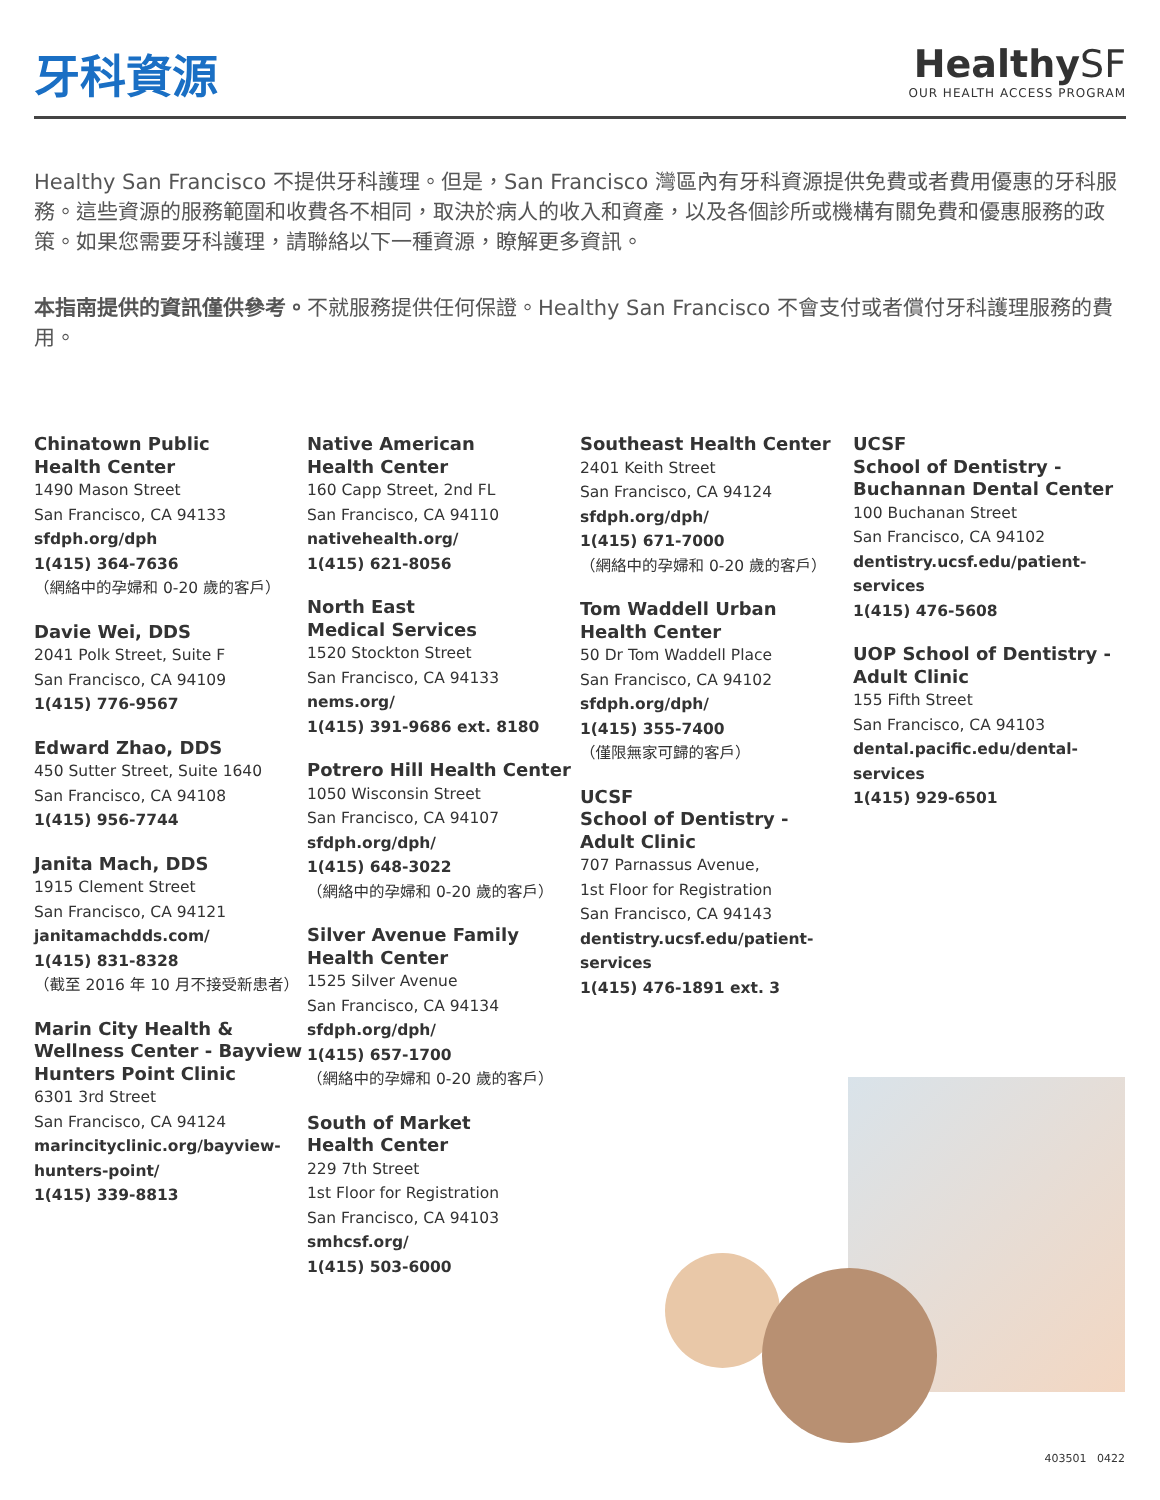牙科資源
Healthy SF
OUR HEALTH ACCESS PROGRAM
Healthy San Francisco 不提供牙科護理。但是，San Francisco 灣區內有牙科資源提供免費或者費用優惠的牙科服務。這些資源的服務範圍和收費各不相同，取決於病人的收入和資產，以及各個診所或機構有關免費和優惠服務的政策。如果您需要牙科護理，請聯絡以下一種資源，瞭解更多資訊。
本指南提供的資訊僅供參考。不就服務提供任何保證。Healthy San Francisco 不會支付或者償付牙科護理服務的費用。
Chinatown Public
Health Center
1490 Mason Street
San Francisco, CA 94133
sfdph.org/dph
1(415) 364-7636
（網絡中的孕婦和 0-20 歲的客戶）
Davie Wei, DDS
2041 Polk Street, Suite F
San Francisco, CA 94109
1(415) 776-9567
Edward Zhao, DDS
450 Sutter Street, Suite 1640
San Francisco, CA 94108
1(415) 956-7744
Janita Mach, DDS
1915 Clement Street
San Francisco, CA 94121
janitamachdds.com/
1(415) 831-8328
（截至 2016 年 10 月不接受新患者）
Marin City Health & Wellness Center - Bayview Hunters Point Clinic
6301 3rd Street
San Francisco, CA 94124
marincityclinic.org/bayview-hunters-point/
1(415) 339-8813
Native American
Health Center
160 Capp Street, 2nd FL
San Francisco, CA 94110
nativehealth.org/
1(415) 621-8056
North East
Medical Services
1520 Stockton Street
San Francisco, CA 94133
nems.org/
1(415) 391-9686 ext. 8180
Potrero Hill Health Center
1050 Wisconsin Street
San Francisco, CA 94107
sfdph.org/dph/
1(415) 648-3022
（網絡中的孕婦和 0-20 歲的客戶）
Silver Avenue Family
Health Center
1525 Silver Avenue
San Francisco, CA 94134
sfdph.org/dph/
1(415) 657-1700
（網絡中的孕婦和 0-20 歲的客戶）
South of Market
Health Center
229 7th Street
1st Floor for Registration
San Francisco, CA 94103
smhcsf.org/
1(415) 503-6000
Southeast Health Center
2401 Keith Street
San Francisco, CA 94124
sfdph.org/dph/
1(415) 671-7000
（網絡中的孕婦和 0-20 歲的客戶）
Tom Waddell Urban
Health Center
50 Dr Tom Waddell Place
San Francisco, CA 94102
sfdph.org/dph/
1(415) 355-7400
（僅限無家可歸的客戶）
UCSF
School of Dentistry -
Adult Clinic
707 Parnassus Avenue,
1st Floor for Registration
San Francisco, CA 94143
dentistry.ucsf.edu/patient-services
1(415) 476-1891 ext. 3
UCSF
School of Dentistry -
Buchannan Dental Center
100 Buchanan Street
San Francisco, CA 94102
dentistry.ucsf.edu/patient-services
1(415) 476-5608
UOP School of Dentistry -
Adult Clinic
155 Fifth Street
San Francisco, CA 94103
dental.pacific.edu/dental-services
1(415) 929-6501
403501 0422